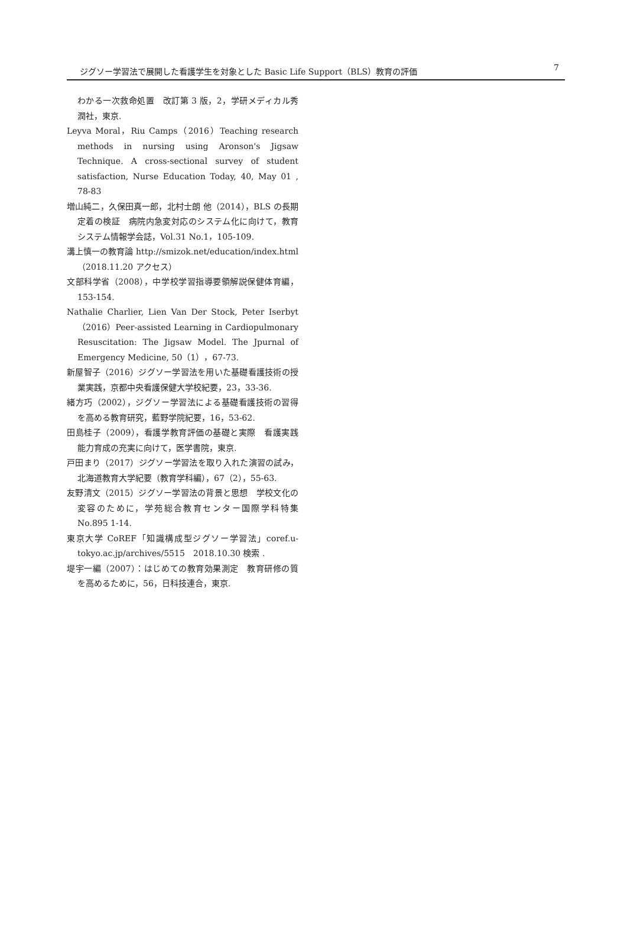ジグソー学習法で展開した看護学生を対象とした Basic Life Support（BLS）教育の評価 7
わかる一次救命処置　改訂第 3 版，2，学研メディカル秀潤社，東京.
Leyva Moral，Riu Camps（2016）Teaching research methods in nursing using Aronson's Jigsaw Technique. A cross-sectional survey of student satisfaction, Nurse Education Today, 40, May 01 , 78-83
増山純二，久保田真一郎，北村士朗 他（2014），BLS の長期定着の検証　病院内急変対応のシステム化に向けて，教育システム情報学会誌，Vol.31 No.1，105-109.
溝上慎一の教育論 http://smizok.net/education/index.html（2018.11.20 アクセス）
文部科学省（2008），中学校学習指導要領解説保健体育編，153-154.
Nathalie Charlier, Lien Van Der Stock, Peter Iserbyt（2016）Peer-assisted Learning in Cardiopulmonary Resuscitation: The Jigsaw Model. The Jpurnal of Emergency Medicine, 50（1），67-73.
新屋智子（2016）ジグソー学習法を用いた基礎看護技術の授業実践，京都中央看護保健大学校紀要，23，33-36.
緒方巧（2002），ジグソー学習法による基礎看護技術の習得を高める教育研究，藍野学院紀要，16，53-62.
田島桂子（2009），看護学教育評価の基礎と実際　看護実践能力育成の充実に向けて，医学書院，東京.
戸田まり（2017）ジグソー学習法を取り入れた演習の試み，北海道教育大学紀要（教育学科編），67（2），55-63.
友野清文（2015）ジグソー学習法の背景と思想　学校文化の変容のために，学苑総合教育センター国際学科特集 No.895 1-14.
東京大学 CoREF「知識構成型ジグソー学習法」coref.u-tokyo.ac.jp/archives/5515　2018.10.30 検索 .
堤宇一編（2007）：はじめての教育効果測定　教育研修の質を高めるために，56，日科技連合，東京.